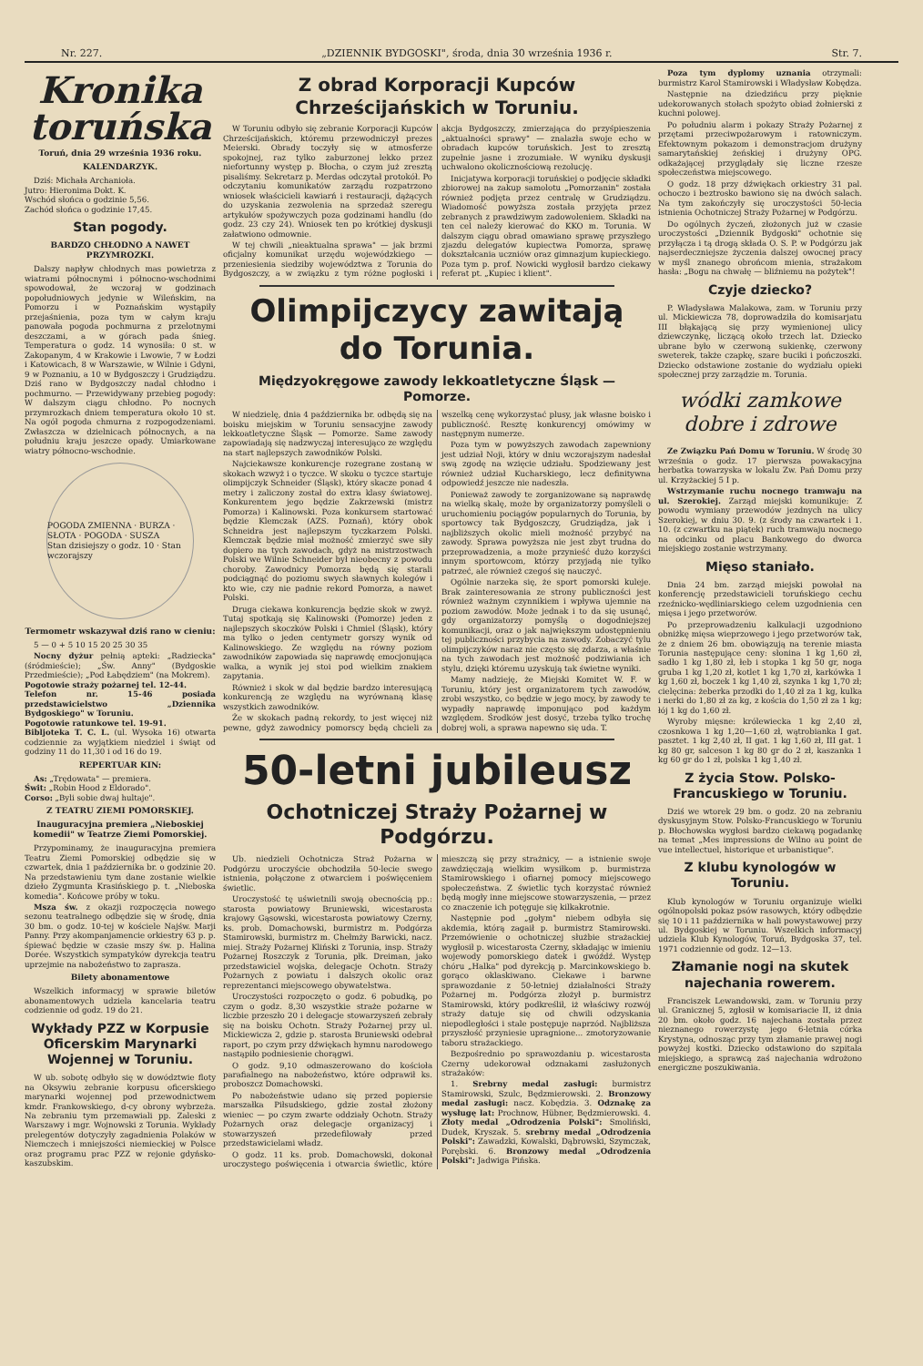Nr. 227. „DZIENNIK BYDGOSKI", środa, dnia 30 września 1936 r. Str. 7.
Kronika toruńska
Toruń, dnia 29 września 1936 roku.
KALENDARZYK.
Dziś: Michała Archanioła.
Jutro: Hieronima Dokt. K.
Wschód słońca o godzinie 5,56.
Zachód słońca o godzinie 17,45.
Stan pogody.
BARDZO CHŁODNO A NAWET PRZYMROZKI.
Dalszy napływ chłodnych mas powietrza z wiatrami północnymi i północno-wschodnimi spowodował, że wczoraj w godzinach popołudniowych jedynie w Wileńskim, na Pomorzu i w Poznańskim wystąpiły przejaśnienia, poza tym w całym kraju panowała pogoda pochmurna z przelotnymi deszczami, a w górach pada śnieg. Temperatura o godz. 14 wynosiła: 0 st. w Zakopanym, 4 w Krakowie i Lwowie, 7 w Łodzi i Katowicach, 8 w Warszawie, w Wilnie i Gdyni, 9 w Poznaniu, a 10 w Bydgoszczy i Grudziądzu. Dziś rano w Bydgoszczy nadal chłodno i pochmurno. — Przewidywany przebieg pogody: W dalszym ciągu chłodno. Po nocnych przymrozkach dniem temperatura około 10 st. Na ogół pogoda chmurna z rozpogodzeniami. Zwłaszcza w dzielnicach północnych, a na południu kraju jeszcze opady. Umiarkowane wiatry północno-wschodnie.
POGODA ZMIENNA · BURZA · SŁOTA · POGODA · SUSZA
Stan dzisiejszy o godz. 10 · Stan wczorajszy
Termometr wskazywał dziś rano w cieniu:
5 — 0 + 5 10 15 20 25 30 35
Nocny dyżur pełnią apteki: „Radziecka" (śródmieście); „Św. Anny" (Bydgoskie Przedmieście); „Pod Łabędziem" (na Mokrem).
Pogotowie straży pożarnej tel. 12-44.
Telefon nr. 15-46 posiada przedstawicielstwo „Dziennika Bydgoskiego" w Toruniu.
Pogotowie ratunkowe tel. 19-91.
Bibljoteka T. C. L. (ul. Wysoka 16) otwarta codziennie za wyjątkiem niedziel i świąt od godziny 11 do 11,30 i od 16 do 19.
REPERTUAR KIN:
As: „Trędowata" — premiera.
Świt: „Robin Hood z Eldorado".
Corso: „Byli sobie dwaj hultaje".
Z TEATRU ZIEMI POMORSKIEJ.
Inauguracyjna premiera „Nieboskiej komedii" w Teatrze Ziemi Pomorskiej.
Przypominamy, że inauguracyjna premiera Teatru Ziemi Pomorskiej odbędzie się w czwartek, dnia 1 października br. o godzinie 20. Na przedstawieniu tym dane zostanie wielkie dzieło Zygmunta Krasińskiego p. t. „Nieboska komedia". Końcowe próby w toku.
Msza św. z okazji rozpoczęcia nowego sezonu teatralnego odbędzie się w środę, dnia 30 bm. o godz. 10-tej w kościele Najśw. Marji Panny. Przy akompanjamencie orkiestry 63 p. p. śpiewać będzie w czasie mszy św. p. Halina Dorée. Wszystkich sympatyków dyrekcja teatru uprzejmie na nabożeństwo to zaprasza.
Bilety abonamentowe
Wszelkich informacyj w sprawie biletów abonamentowych udziela kancelaria teatru codziennie od godz. 19 do 21.
Wykłady PZZ w Korpusie Oficerskim Marynarki Wojennej w Toruniu.
W ub. sobotę odbyło się w dowództwie floty na Oksywiu zebranie korpusu oficerskiego marynarki wojennej pod przewodnictwem kmdr. Frankowskiego, d-cy obrony wybrzeża. Na zebraniu tym przemawiali pp. Zaleski z Warszawy i mgr. Wojnowski z Torunia. Wykłady prelegentów dotyczyły zagadnienia Polaków w Niemczech i mniejszości niemieckiej w Polsce oraz programu prac PZZ w rejonie gdyńsko-kaszubskim.
Z obrad Korporacji Kupców Chrześcijańskich w Toruniu.
W Toruniu odbyło się zebranie Korporacji Kupców Chrześcijańskich, któremu przewodniczył prezes Meierski. Obrady toczyły się w atmosferze spokojnej, raz tylko zaburzonej lekko przez niefortunny występ p. Błocha, o czym już zresztą pisaliśmy. Sekretarz p. Merdas odczytał protokół. Po odczytaniu komunikatów zarządu rozpatrzono wniosek właścicieli kawiarń i restauracji, dążących do uzyskania zezwolenia na sprzedaż szeregu artykułów spożywczych poza godzinami handlu (do godz. 23 czy 24). Wniosek ten po krótkiej dyskusji załatwiono odmownie.
W tej chwili „nieaktualna sprawa" — jak brzmi oficjalny komunikat urzędu wojewódzkiego — przeniesienia siedziby województwa z Torunia do Bydgoszczy, a w związku z tym różne pogłoski i akcja Bydgoszczy, zmierzająca do przyśpieszenia „aktualności sprawy" — znalazła swoje echo w obradach kupców toruńskich. Jest to zresztą zupełnie jasne i zrozumiałe. W wyniku dyskusji uchwalono okolicznościową rezolucję.
Inicjatywa korporacji toruńskiej o podjęcie składki zbiorowej na zakup samolotu „Pomorzanin" została również podjęta przez centralę w Grudziądzu. Wiadomość powyższa została przyjęta przez zebranych z prawdziwym zadowoleniem. Składki na ten cel należy kierować do KKO m. Torunia. W dalszym ciągu obrad omawiano sprawę przyszłego zjazdu delegatów kupiectwa Pomorza, sprawę dokształcania uczniów oraz gimnazjum kupieckiego. Poza tym p. prof. Nowicki wygłosił bardzo ciekawy referat pt. „Kupiec i klient".
Olimpijczycy zawitają do Torunia.
Międzyokręgowe zawody lekkoatletyczne Śląsk — Pomorze.
W niedzielę, dnia 4 października br. odbędą się na boisku miejskim w Toruniu sensacyjne zawody lekkoatletyczne Śląsk — Pomorze. Same zawody zapowiadają się nadzwyczaj interesująco ze względu na start najlepszych zawodników Polski.
Najciekawsze konkurencje rozegrane zostaną w skokach wzwyż i o tyczce. W skoku o tyczce startuje olimpijczyk Schneider (Śląsk), który skacze ponad 4 metry i zaliczony został do extra klasy światowej. Konkurentem jego będzie Zakrzewski (mistrz Pomorza) i Kalinowski. Poza konkursem startować będzie Klemczak (AZS. Poznań), który obok Schneidra jest najlepszym tyczkarzem Polski. Klemczak będzie miał możność zmierzyć swe siły dopiero na tych zawodach, gdyż na mistrzostwach Polski we Wilnie Schneider był nieobecny z powodu choroby. Zawodnicy Pomorza będą się starali podciągnąć do poziomu swych sławnych kolegów i kto wie, czy nie padnie rekord Pomorza, a nawet Polski.
Druga ciekawa konkurencja będzie skok w zwyż. Tutaj spotkają się Kalinowski (Pomorze) jeden z najlepszych skoczków Polski i Chmiel (Śląsk), który ma tylko o jeden centymetr gorszy wynik od Kalinowskiego. Ze względu na równy poziom zawodników zapowiada się naprawdę emocjonująca walka, a wynik jej stoi pod wielkim znakiem zapytania.
Również i skok w dal będzie bardzo interesującą konkurencją ze względu na wyrównaną klasę wszystkich zawodników.
Że w skokach padną rekordy, to jest więcej niż pewne, gdyż zawodnicy pomorscy będą chcieli za wszelką cenę wykorzystać plusy, jak własne boisko i publiczność. Resztę konkurencyj omówimy w następnym numerze.
Poza tym w powyższych zawodach zapewniony jest udział Noji, który w dniu wczorajszym nadesłał swą zgodę na wzięcie udziału. Spodziewany jest również udział Kucharskiego, lecz definitywna odpowiedź jeszcze nie nadeszła.
Ponieważ zawody te zorganizowane są naprawdę na wielką skalę, może by organizatorzy pomyśleli o uruchomieniu pociągów popularnych do Torunia, by sportowcy tak Bydgoszczy, Grudziądza, jak i najbliższych okolic mieli możność przybyć na zawody. Sprawa powyższa nie jest zbyt trudna do przeprowadzenia, a może przynieść dużo korzyści innym sportowcom, którzy przyjadą nie tylko patrzeć, ale również czegoś się nauczyć.
Ogólnie narzeka się, że sport pomorski kuleje. Brak zainteresowania ze strony publiczności jest również ważnym czynnikiem i wpływa ujemnie na poziom zawodów. Może jednak i to da się usunąć, gdy organizatorzy pomyślą o dogodniejszej komunikacji, oraz o jak największym udostępnieniu tej publiczności przybycia na zawody. Zobaczyć tylu olimpijczyków naraz nie często się zdarza, a właśnie na tych zawodach jest możność podziwiania ich stylu, dzięki któremu uzyskują tak świetne wyniki.
Mamy nadzieję, że Miejski Komitet W. F. w Toruniu, który jest organizatorem tych zawodów, zrobi wszystko, co będzie w jego mocy, by zawody te wypadły naprawdę imponująco pod każdym względem. Środków jest dosyć, trzeba tylko trochę dobrej woli, a sprawa napewno się uda. T.
50-letni jubileusz
Ochotniczej Straży Pożarnej w Podgórzu.
Ub. niedzieli Ochotnicza Straż Pożarna w Podgórzu uroczyście obchodziła 50-lecie swego istnienia, połączone z otwarciem i poświęceniem świetlic.
Uroczystość tę uświetnili swoją obecnością pp.: starosta powiatowy Bruniewski, wicestarosta krajowy Gąsowski, wicestarosta powiatowy Czerny, ks. prob. Domachowski, burmistrz m. Podgórza Stamirowski, burmistrz m. Chełmży Barwicki, nacz. miej. Straży Pożarnej Kliński z Torunia, insp. Straży Pożarnej Roszczyk z Torunia, płk. Dreiman, jako przedstawiciel wojska, delegacje Ochotn. Straży Pożarnych z powiatu i dalszych okolic oraz reprezentanci miejscowego obywatelstwa.
Uroczystości rozpoczęto o godz. 6 pobudką, po czym o godz. 8,30 wszystkie straże pożarne w liczbie przeszło 20 i delegacje stowarzyszeń zebrały się na boisku Ochotn. Straży Pożarnej przy ul. Mickiewicza 2, gdzie p. starosta Bruniewski odebrał raport, po czym przy dźwiękach hymnu narodowego nastąpiło podniesienie chorągwi.
O godz. 9,10 odmaszerowano do kościoła parafialnego na nabożeństwo, które odprawił ks. proboszcz Domachowski.
Po nabożeństwie udano się przed popiersie marszałka Piłsudskiego, gdzie został złożony wieniec — po czym zwarte oddziały Ochotn. Straży Pożarnych oraz delegacje organizacyj i stowarzyszeń przedefilowały przed przedstawicielami władz.
O godz. 11 ks. prob. Domachowski, dokonał uroczystego poświęcenia i otwarcia świetlic, które mieszczą się przy strażnicy, — a istnienie swoje zawdzięczają wielkim wysiłkom p. burmistrza Stamirowskiego i ofiarnej pomocy miejscowego społeczeństwa. Z świetlic tych korzystać również będą mogły inne miejscowe stowarzyszenia, — przez co znaczenie ich potęguje się kilkakrotnie.
Następnie pod „gołym" niebem odbyła się akdemia, którą zagaił p. burmistrz Stamirowski. Przemówienie o ochotniczej służbie strażackiej wygłosił p. wicestarosta Czerny, składając w imieniu wojewody pomorskiego datek i gwóźdź. Występ chóru „Halka" pod dyrekcją p. Marcinkowskiego b. gorąco oklaskiwano. Ciekawe i barwne sprawozdanie z 50-letniej działalności Straży Pożarnej m. Podgórza złożył p. burmistrz Stamirowski, który podkreślił, iż właściwy rozwój straży datuje się od chwili odzyskania niepodległości i stale postępuje naprzód. Najbliższa przyszłość przyniesie upragnione... zmotoryzowanie taboru strażackiego.
Bezpośrednio po sprawozdaniu p. wicestarosta Czerny udekorował odznakami zasłużonych strażaków:
1. Srebrny medal zasługi: burmistrz Stamirowski, Szulc, Będzmierowski. 2. Bronzowy medal zasługi: nacz. Kobędzia. 3. Odznakę za wysługę lat: Prochnow, Hübner, Będzmierowski. 4. Złoty medal „Odrodzenia Polski": Smoliński, Dudek, Kryszak. 5. srebrny medal „Odrodzenia Polski": Zawadzki, Kowalski, Dąbrowski, Szymczak, Porębski. 6. Bronzowy medal „Odrodzenia Polski": Jadwiga Pińska.
Poza tym dyplomy uznania otrzymali: burmistrz Karol Stamirowski i Władysław Kobędza.
Następnie na dziedzińcu przy pięknie udekorowanych stołach spożyto obiad żołnierski z kuchni polowej.
Po południu alarm i pokazy Straży Pożarnej z przętami przeciwpożarowym i ratowniczym. Efektownym pokazom i demonstracjom drużyny samarytańskiej żeńskiej i drużyny OPG. odkażającej przyglądały się liczne rzesze społeczeństwa miejscowego.
O godz. 18 przy dźwiękach orkiestry 31 pal. ochoczo i beztrosko bawiono się na dwóch salach. Na tym zakończyły się uroczystości 50-lecia istnienia Ochotniczej Straży Pożarnej w Podgórzu.
Do ogólnych życzeń, złożonych już w czasie uroczystości „Dziennik Bydgoski" ochotnie się przyłącza i tą drogą składa O. S. P. w Podgórzu jak najserdeczniejsze życzenia dalszej owocnej pracy w myśl znanego obrońcom mienia, strażakom hasła: „Bogu na chwałę — bliźniemu na pożytek"!
Czyje dziecko?
P. Władysława Malakowa, zam. w Toruniu przy ul. Mickiewicza 78, doprowadziła do komisarjatu III błąkającą się przy wymienionej ulicy dziewczynkę, liczącą około trzech lat. Dziecko ubrane było w czerwoną sukienkę, czerwony sweterek, także czapkę, szare buciki i pończoszki. Dziecko odstawione zostanie do wydziału opieki społecznej przy zarządzie m. Torunia.
wódki zamkowe dobre i zdrowe
Ze Związku Pań Domu w Toruniu. W środę 30 września o godz. 17 pierwsza powakacyjna herbatka towarzyska w lokalu Zw. Pań Domu przy ul. Krzyżackiej 5 I p.
Wstrzymanie ruchu nocnego tramwaju na ul. Szerokiej. Zarząd miejski komunikuje: Z powodu wymiany przewodów jezdnych na ulicy Szerokiej, w dniu 30. 9. (z środy na czwartek i 1. 10. (z czwartku na piątek) ruch tramwaju nocnego na odcinku od placu Bankowego do dworca miejskiego zostanie wstrzymany.
Mięso staniało.
Dnia 24 bm. zarząd miejski powołał na konferencję przedstawicieli toruńskiego cechu rzeźnicko-wędliniarskiego celem uzgodnienia cen mięsa i jego przetworów.
Po przeprowadzeniu kalkulacji uzgodniono obniżkę mięsa wieprzowego i jego przetworów tak, że z dniem 26 bm. obowiązują na terenie miasta Torunia następujące ceny: słonina 1 kg 1,60 zł, sadło 1 kg 1,80 zł, łeb i stopka 1 kg 50 gr, noga gruba 1 kg 1,20 zł, kotlet 1 kg 1,70 zł, karkówka 1 kg 1,60 zł, boczek 1 kg 1,40 zł, szynka 1 kg 1,70 zł; cielęcina: żeberka przodki do 1,40 zł za 1 kg, kulka i nerki do 1,80 zł za kg, z kościa do 1,50 zł za 1 kg; łój 1 kg do 1,60 zł.
Wyroby mięsne: królewiecka 1 kg 2,40 zł, czosnkowa 1 kg 1,20—1,60 zł, wątrobianka I gat. pasztet. 1 kg 2,40 zł, II gat. 1 kg 1,60 zł, III gat. 1 kg 80 gr, salceson 1 kg 80 gr do 2 zł, kaszanka 1 kg 60 gr do 1 zł, polska 1 kg 1,40 zł.
Z życia Stow. Polsko-Francuskiego w Toruniu.
Dziś we wtorek 29 bm. o godz. 20 na zebraniu dyskusyjnym Stow. Polsko-Francuskiego w Toruniu p. Błochowska wygłosi bardzo ciekawą pogadankę na temat „Mes impressions de Wilno au point de vue intellectuel, historique et urbanistique".
Z klubu kynologów w Toruniu.
Klub kynologów w Toruniu organizuje wielki ogólnopolski pokaz psów rasowych, który odbędzie się 10 i 11 października w hali powystawowej przy ul. Bydgoskiej w Toruniu. Wszelkich informacyj udziela Klub Kynologów, Toruń, Bydgoska 37, tel. 1971 codziennie od godz. 12—13.
Złamanie nogi na skutek najechania rowerem.
Franciszek Lewandowski, zam. w Toruniu przy ul. Granicznej 5, zgłosił w komisariacie II, iż dnia 20 bm. około godz. 16 najechana została przez nieznanego rowerzystę jego 6-letnia córka Krystyna, odnosząc przy tym złamanie prawej nogi powyżej kostki. Dziecko odstawiono do szpitala miejskiego, a sprawcą zaś najechania wdrożono energiczne poszukiwania.